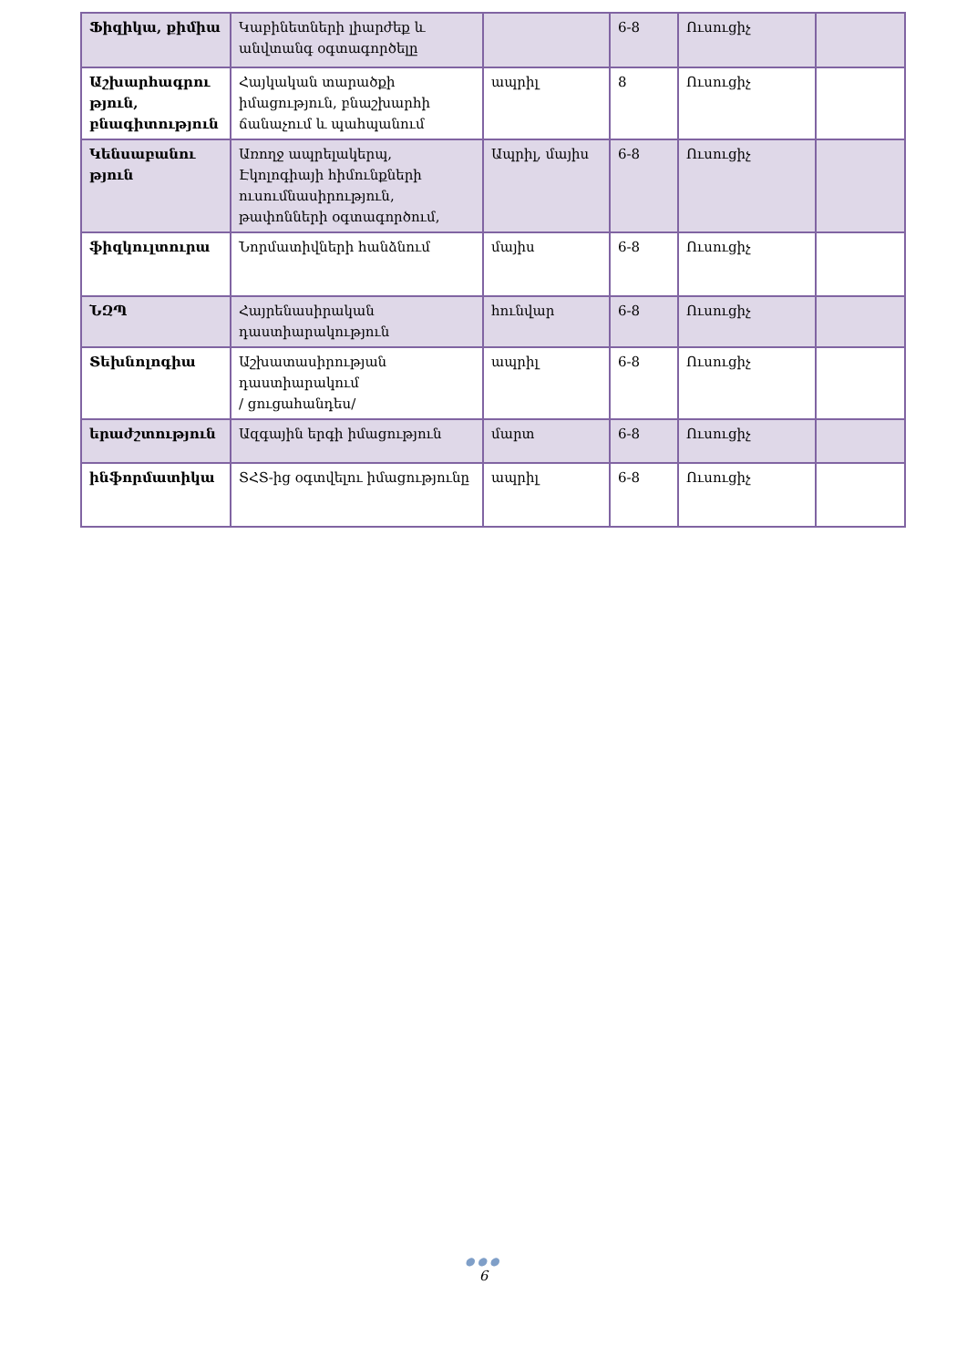| Ֆիզիկա, քիմիա | Կաբինետների լիարժեք և անվտանգ օգտագործելը | | 6-8 | Ուսուցիչ | |
| Աշխարհագրու թյուն, բնագիտություն | Հայկական տարածքի իմացություն, բնաշխարհի ճանաչում և պահպանում | ապրիլ | 8 | Ուսուցիչ | |
| Կենսաբանու թյուն | Առողջ ապրելակերպ, Էկոլոգիայի հիմունքների ուսումնասիրություն, թափոնների օգտագործում, | Ապրիլ, մայիս | 6-8 | Ուսուցիչ | |
| ֆիզկուլտուրա | Նորմատիվների հանձնում | մայիս | 6-8 | Ուսուցիչ | |
| ՆԶՊ | Հայրենասիրական դաստիարակություն | հունվար | 6-8 | Ուսուցիչ | |
| Տեխնոլոգիա | Աշխատասիրության դաստիարակում / ցուցահանդես/ | ապրիլ | 6-8 | Ուսուցիչ | |
| երաժշտություն | Ազգային երգի իմացություն | մարտ | 6-8 | Ուսուցիչ | |
| ինֆորմատիկա | ՏՀՏ-ից օգտվելու իմացությունը | ապրիլ | 6-8 | Ուսուցիչ | |
●●●
6